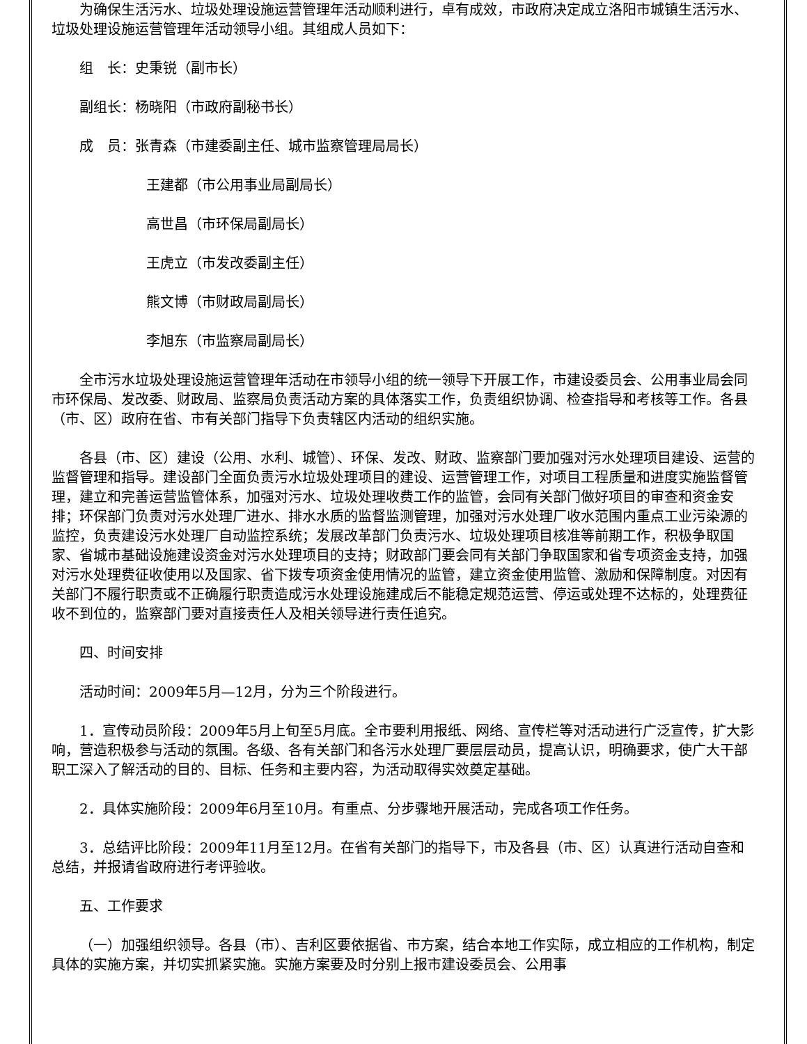为确保生活污水、垃圾处理设施运营管理年活动顺利进行，卓有成效，市政府决定成立洛阳市城镇生活污水、垃圾处理设施运营管理年活动领导小组。其组成人员如下：
组　长：史秉锐（副市长）
副组长：杨晓阳（市政府副秘书长）
成　员：张青森（市建委副主任、城市监察管理局局长）
王建都（市公用事业局副局长）
高世昌（市环保局副局长）
王虎立（市发改委副主任）
熊文博（市财政局副局长）
李旭东（市监察局副局长）
全市污水垃圾处理设施运营管理年活动在市领导小组的统一领导下开展工作，市建设委员会、公用事业局会同市环保局、发改委、财政局、监察局负责活动方案的具体落实工作，负责组织协调、检查指导和考核等工作。各县（市、区）政府在省、市有关部门指导下负责辖区内活动的组织实施。
各县（市、区）建设（公用、水利、城管）、环保、发改、财政、监察部门要加强对污水处理项目建设、运营的监督管理和指导。建设部门全面负责污水垃圾处理项目的建设、运营管理工作，对项目工程质量和进度实施监督管理，建立和完善运营监管体系，加强对污水、垃圾处理收费工作的监管，会同有关部门做好项目的审查和资金安排；环保部门负责对污水处理厂进水、排水水质的监督监测管理，加强对污水处理厂收水范围内重点工业污染源的监控，负责建设污水处理厂自动监控系统；发展改革部门负责污水、垃圾处理项目核准等前期工作，积极争取国家、省城市基础设施建设资金对污水处理项目的支持；财政部门要会同有关部门争取国家和省专项资金支持，加强对污水处理费征收使用以及国家、省下拨专项资金使用情况的监管，建立资金使用监管、激励和保障制度。对因有关部门不履行职责或不正确履行职责造成污水处理设施建成后不能稳定规范运营、停运或处理不达标的，处理费征收不到位的，监察部门要对直接责任人及相关领导进行责任追究。
四、时间安排
活动时间：2009年5月—12月，分为三个阶段进行。
1．宣传动员阶段：2009年5月上旬至5月底。全市要利用报纸、网络、宣传栏等对活动进行广泛宣传，扩大影响，营造积极参与活动的氛围。各级、各有关部门和各污水处理厂要层层动员，提高认识，明确要求，使广大干部职工深入了解活动的目的、目标、任务和主要内容，为活动取得实效奠定基础。
2．具体实施阶段：2009年6月至10月。有重点、分步骤地开展活动，完成各项工作任务。
3．总结评比阶段：2009年11月至12月。在省有关部门的指导下，市及各县（市、区）认真进行活动自查和总结，并报请省政府进行考评验收。
五、工作要求
（一）加强组织领导。各县（市）、吉利区要依据省、市方案，结合本地工作实际，成立相应的工作机构，制定具体的实施方案，并切实抓紧实施。实施方案要及时分别上报市建设委员会、公用事